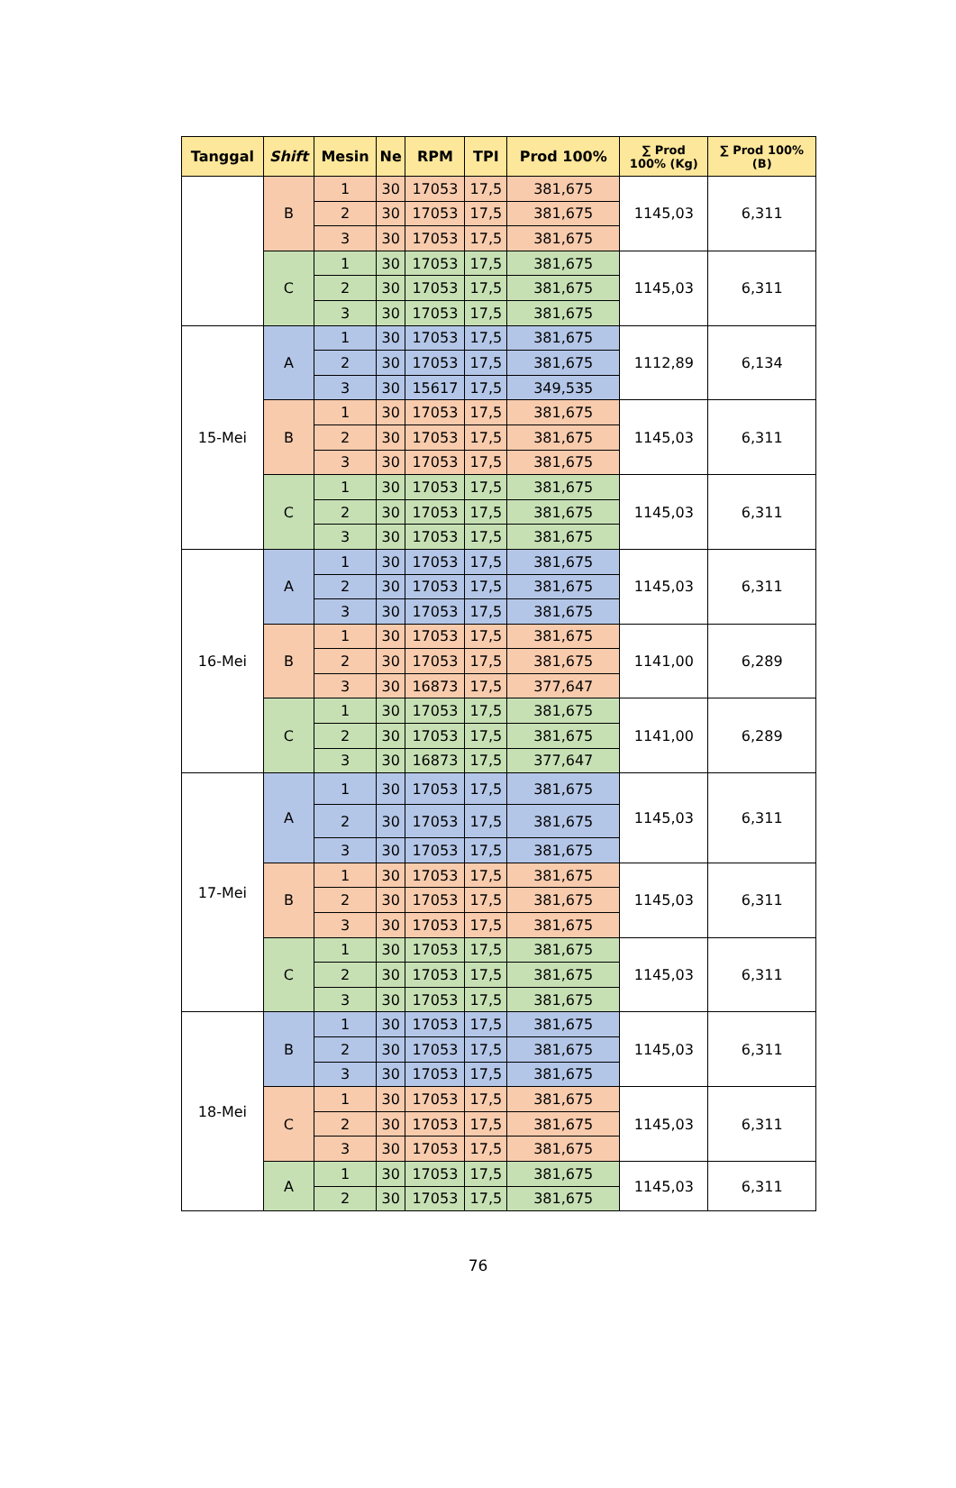| Tanggal | Shift | Mesin | Ne | RPM | TPI | Prod 100% | ∑ Prod 100% (Kg) | ∑ Prod 100% (B) |
| --- | --- | --- | --- | --- | --- | --- | --- | --- |
| | B | 1 | 30 | 17053 | 17,5 | 381,675 | 1145,03 | 6,311 |
| | | 2 | 30 | 17053 | 17,5 | 381,675 | | |
| | | 3 | 30 | 17053 | 17,5 | 381,675 | | |
| | C | 1 | 30 | 17053 | 17,5 | 381,675 | 1145,03 | 6,311 |
| | | 2 | 30 | 17053 | 17,5 | 381,675 | | |
| | | 3 | 30 | 17053 | 17,5 | 381,675 | | |
| 15-Mei | A | 1 | 30 | 17053 | 17,5 | 381,675 | 1112,89 | 6,134 |
| | | 2 | 30 | 17053 | 17,5 | 381,675 | | |
| | | 3 | 30 | 15617 | 17,5 | 349,535 | | |
| | B | 1 | 30 | 17053 | 17,5 | 381,675 | 1145,03 | 6,311 |
| | | 2 | 30 | 17053 | 17,5 | 381,675 | | |
| | | 3 | 30 | 17053 | 17,5 | 381,675 | | |
| | C | 1 | 30 | 17053 | 17,5 | 381,675 | 1145,03 | 6,311 |
| | | 2 | 30 | 17053 | 17,5 | 381,675 | | |
| | | 3 | 30 | 17053 | 17,5 | 381,675 | | |
| 16-Mei | A | 1 | 30 | 17053 | 17,5 | 381,675 | 1145,03 | 6,311 |
| | | 2 | 30 | 17053 | 17,5 | 381,675 | | |
| | | 3 | 30 | 17053 | 17,5 | 381,675 | | |
| | B | 1 | 30 | 17053 | 17,5 | 381,675 | 1141,00 | 6,289 |
| | | 2 | 30 | 17053 | 17,5 | 381,675 | | |
| | | 3 | 30 | 16873 | 17,5 | 377,647 | | |
| | C | 1 | 30 | 17053 | 17,5 | 381,675 | 1141,00 | 6,289 |
| | | 2 | 30 | 17053 | 17,5 | 381,675 | | |
| | | 3 | 30 | 16873 | 17,5 | 377,647 | | |
| 17-Mei | A | 1 | 30 | 17053 | 17,5 | 381,675 | 1145,03 | 6,311 |
| | | 2 | 30 | 17053 | 17,5 | 381,675 | | |
| | | 3 | 30 | 17053 | 17,5 | 381,675 | | |
| | B | 1 | 30 | 17053 | 17,5 | 381,675 | 1145,03 | 6,311 |
| | | 2 | 30 | 17053 | 17,5 | 381,675 | | |
| | | 3 | 30 | 17053 | 17,5 | 381,675 | | |
| | C | 1 | 30 | 17053 | 17,5 | 381,675 | 1145,03 | 6,311 |
| | | 2 | 30 | 17053 | 17,5 | 381,675 | | |
| | | 3 | 30 | 17053 | 17,5 | 381,675 | | |
| 18-Mei | B | 1 | 30 | 17053 | 17,5 | 381,675 | 1145,03 | 6,311 |
| | | 2 | 30 | 17053 | 17,5 | 381,675 | | |
| | | 3 | 30 | 17053 | 17,5 | 381,675 | | |
| | C | 1 | 30 | 17053 | 17,5 | 381,675 | 1145,03 | 6,311 |
| | | 2 | 30 | 17053 | 17,5 | 381,675 | | |
| | | 3 | 30 | 17053 | 17,5 | 381,675 | | |
| | A | 1 | 30 | 17053 | 17,5 | 381,675 | 1145,03 | 6,311 |
| | | 2 | 30 | 17053 | 17,5 | 381,675 | | |
76